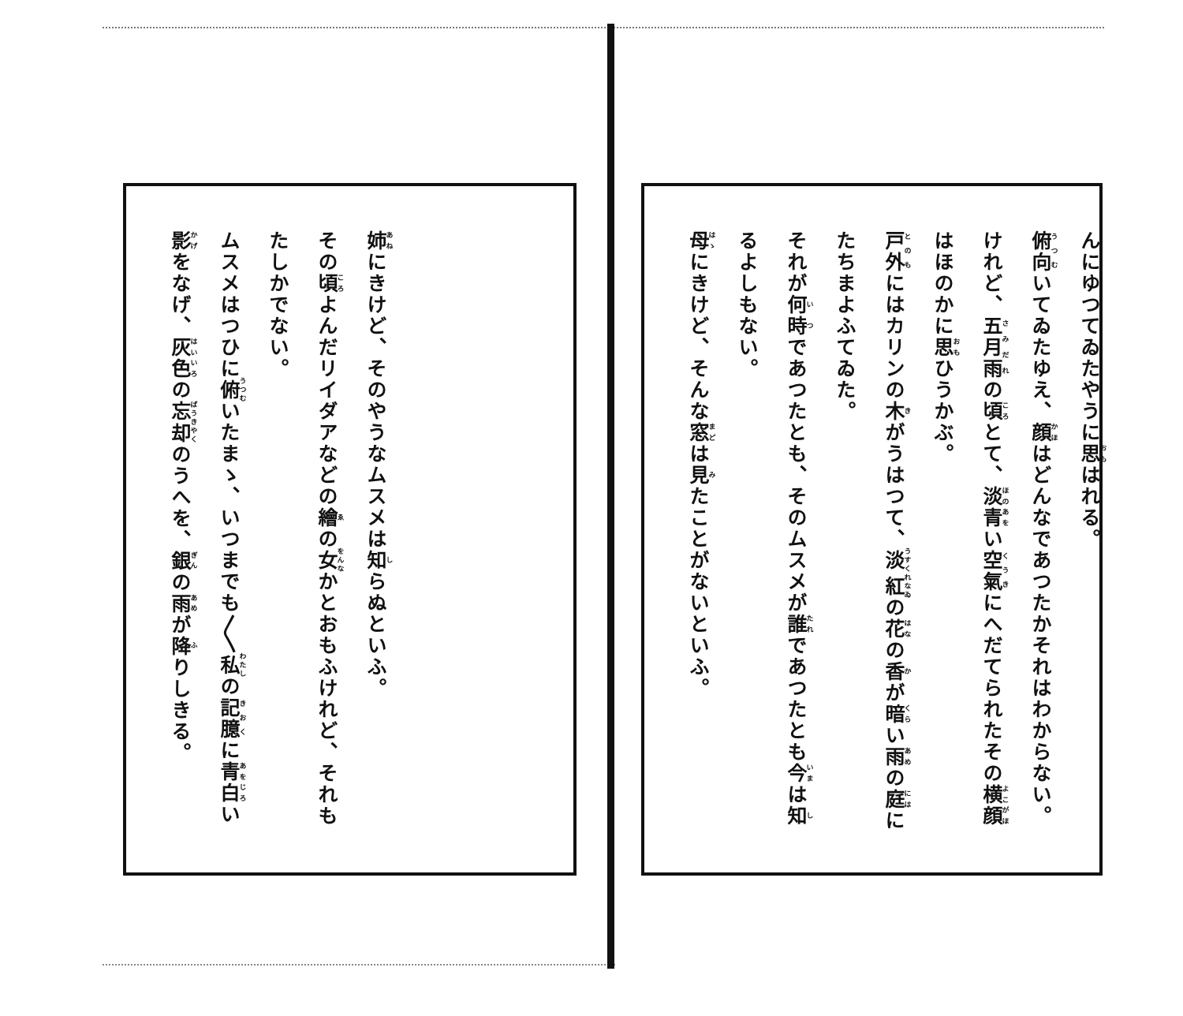んにゆつてゐたやうに思はれる。
俯向いてゐたゆえ、顔はどんなであつたかそれはわからない。
けれど、五月雨の頃とて、淡青い空氣にへだてられたその横顔
はほのかに思ひうかぶ。
戸外にはカリンの木がうはつて、淡紅の花の香が暗い雨の庭に
たちまよふてゐた。
それが何時であつたとも、そのムスメが誰であつたとも今は知
るよしもない。
母にきけど、そんな窓は見たことがないといふ。
姉にきけど、そのやうなムスメは知らぬといふ。
その頃よんだリイダアなどの繪の女かとおもふけれど、それも
たしかでない。
ムスメはつひに俯いたまゝ、いつまでも〳〵私の記臆に青白い
影をなげ、灰色の忘却のうへを、銀の雨が降りしきる。